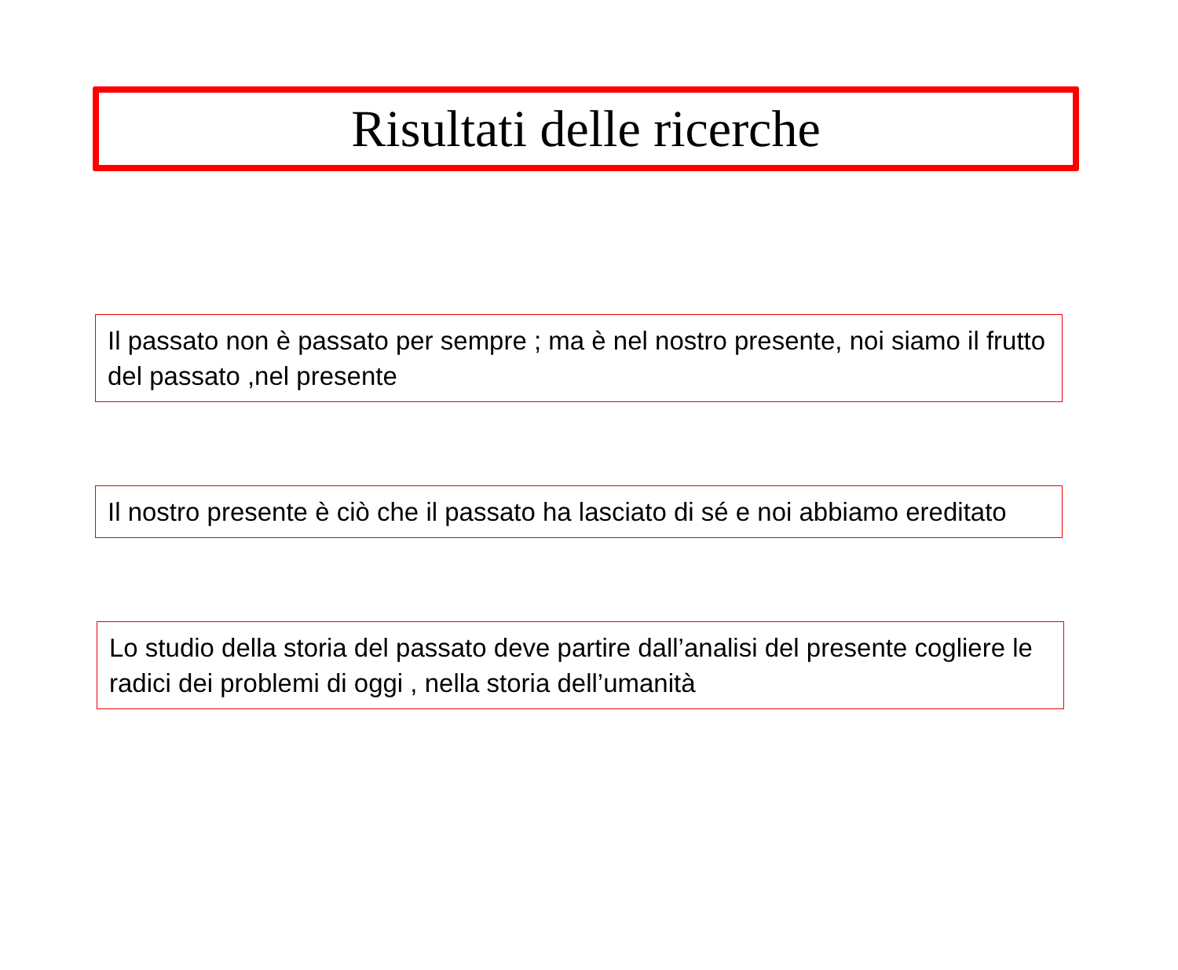Risultati delle ricerche
Il passato non è passato per sempre ; ma è nel nostro presente, noi siamo il frutto del passato ,nel presente
Il nostro presente è ciò che il passato ha lasciato di sé e noi abbiamo ereditato
Lo studio della storia del passato deve partire dall’analisi del presente cogliere le radici dei problemi di oggi , nella storia dell’umanità